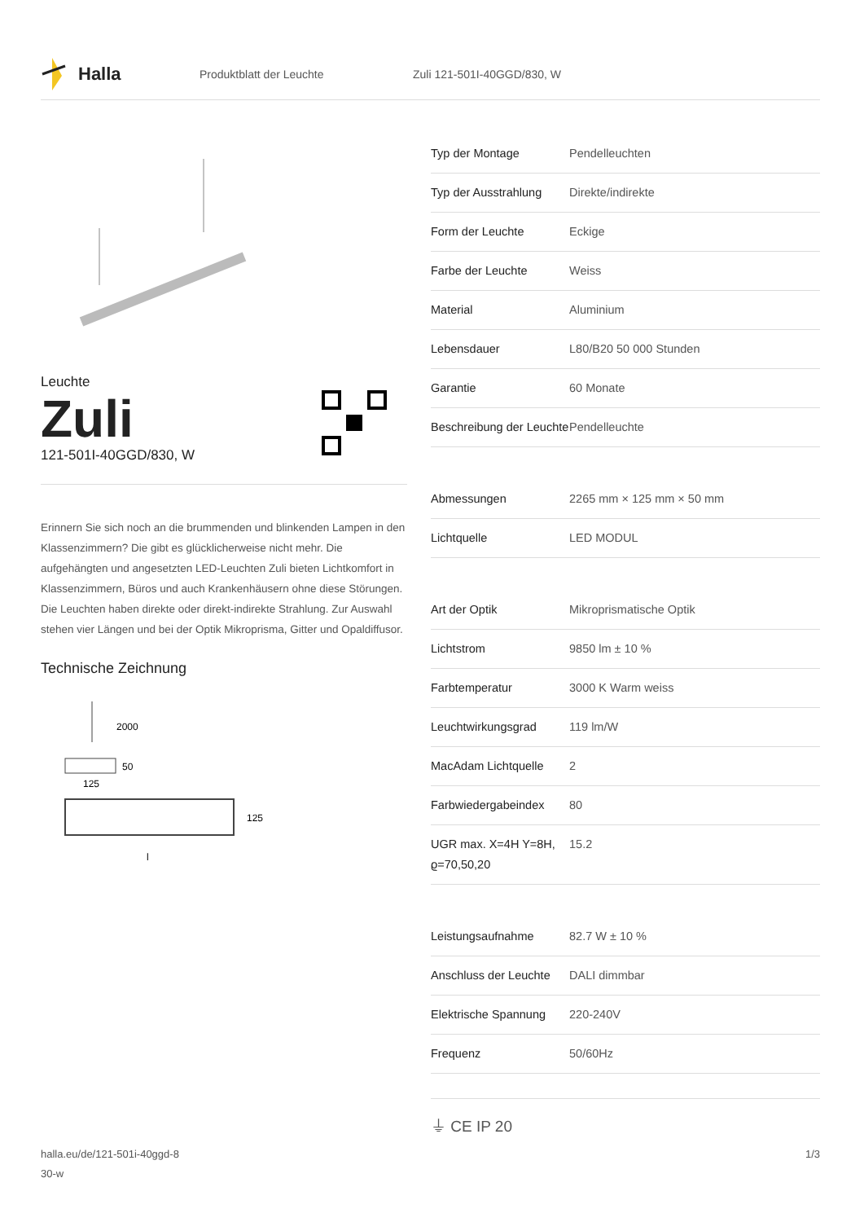Halla
Produktblatt der Leuchte Zuli 121-501I-40GGD/830, W
Leuchte
Zuli
121-501I-40GGD/830, W
Erinnern Sie sich noch an die brummenden und blinkenden Lampen in den Klassenzimmern? Die gibt es glücklicherweise nicht mehr. Die aufgehängten und angesetzten LED-Leuchten Zuli bieten Lichtkomfort in Klassenzimmern, Büros und auch Krankenhäusern ohne diese Störungen. Die Leuchten haben direkte oder direkt-indirekte Strahlung. Zur Auswahl stehen vier Längen und bei der Optik Mikroprisma, Gitter und Opaldiffusor.
Technische Zeichnung
2000
50
125
125
l
| Typ der Montage | Pendelleuchten |
| Typ der Ausstrahlung | Direkte/indirekte |
| Form der Leuchte | Eckige |
| Farbe der Leuchte | Weiss |
| Material | Aluminium |
| Lebensdauer | L80/B20 50 000 Stunden |
| Garantie | 60 Monate |
| Beschreibung der Leuchte | Pendelleuchte |
| Abmessungen | 2265 mm × 125 mm × 50 mm |
| Lichtquelle | LED MODUL |
| Art der Optik | Mikroprismatische Optik |
| Lichtstrom | 9850 lm ± 10 % |
| Farbtemperatur | 3000 K Warm weiss |
| Leuchtwirkungsgrad | 119 lm/W |
| MacAdam Lichtquelle | 2 |
| Farbwiedergabeindex | 80 |
| UGR max. X=4H Y=8H, ϱ=70,50,20 | 15.2 |
| Leistungsaufnahme | 82.7 W ± 10 % |
| Anschluss der Leuchte | DALI dimmbar |
| Elektrische Spannung | 220-240V |
| Frequenz | 50/60Hz |
⏚ CE IP 20
halla.eu/de/121-501i-40ggd-8
30-w
1/3